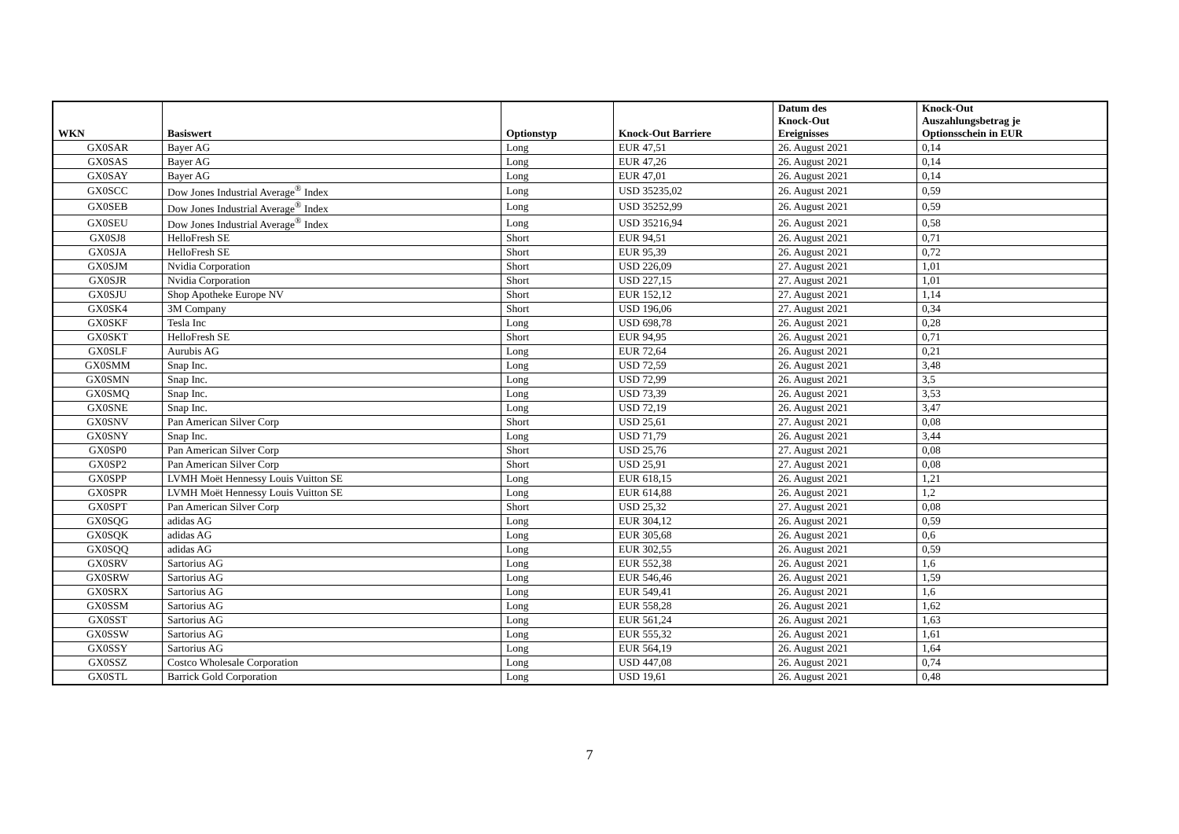| WKN | Basiswert | Optionstyp | Knock-Out Barriere | Datum des Knock-Out Ereignisses | Knock-Out Auszahlungsbetrag je Optionsschein in EUR |
| --- | --- | --- | --- | --- | --- |
| GX0SAR | Bayer AG | Long | EUR 47,51 | 26. August 2021 | 0,14 |
| GX0SAS | Bayer AG | Long | EUR 47,26 | 26. August 2021 | 0,14 |
| GX0SAY | Bayer AG | Long | EUR 47,01 | 26. August 2021 | 0,14 |
| GX0SCC | Dow Jones Industrial Average<sup>®</sup> Index | Long | USD 35235,02 | 26. August 2021 | 0,59 |
| GX0SEB | Dow Jones Industrial Average<sup>®</sup> Index | Long | USD 35252,99 | 26. August 2021 | 0,59 |
| GX0SEU | Dow Jones Industrial Average<sup>®</sup> Index | Long | USD 35216,94 | 26. August 2021 | 0,58 |
| GX0SJ8 | HelloFresh SE | Short | EUR 94,51 | 26. August 2021 | 0,71 |
| GX0SJA | HelloFresh SE | Short | EUR 95,39 | 26. August 2021 | 0,72 |
| GX0SJM | Nvidia Corporation | Short | USD 226,09 | 27. August 2021 | 1,01 |
| GX0SJR | Nvidia Corporation | Short | USD 227,15 | 27. August 2021 | 1,01 |
| GX0SJU | Shop Apotheke Europe NV | Short | EUR 152,12 | 27. August 2021 | 1,14 |
| GX0SK4 | 3M Company | Short | USD 196,06 | 27. August 2021 | 0,34 |
| GX0SKF | Tesla Inc | Long | USD 698,78 | 26. August 2021 | 0,28 |
| GX0SKT | HelloFresh SE | Short | EUR 94,95 | 26. August 2021 | 0,71 |
| GX0SLF | Aurubis AG | Long | EUR 72,64 | 26. August 2021 | 0,21 |
| GX0SMM | Snap Inc. | Long | USD 72,59 | 26. August 2021 | 3,48 |
| GX0SMN | Snap Inc. | Long | USD 72,99 | 26. August 2021 | 3,5 |
| GX0SMQ | Snap Inc. | Long | USD 73,39 | 26. August 2021 | 3,53 |
| GX0SNE | Snap Inc. | Long | USD 72,19 | 26. August 2021 | 3,47 |
| GX0SNV | Pan American Silver Corp | Short | USD 25,61 | 27. August 2021 | 0,08 |
| GX0SNY | Snap Inc. | Long | USD 71,79 | 26. August 2021 | 3,44 |
| GX0SP0 | Pan American Silver Corp | Short | USD 25,76 | 27. August 2021 | 0,08 |
| GX0SP2 | Pan American Silver Corp | Short | USD 25,91 | 27. August 2021 | 0,08 |
| GX0SPP | LVMH Moët Hennessy Louis Vuitton SE | Long | EUR 618,15 | 26. August 2021 | 1,21 |
| GX0SPR | LVMH Moët Hennessy Louis Vuitton SE | Long | EUR 614,88 | 26. August 2021 | 1,2 |
| GX0SPT | Pan American Silver Corp | Short | USD 25,32 | 27. August 2021 | 0,08 |
| GX0SQG | adidas AG | Long | EUR 304,12 | 26. August 2021 | 0,59 |
| GX0SQK | adidas AG | Long | EUR 305,68 | 26. August 2021 | 0,6 |
| GX0SQQ | adidas AG | Long | EUR 302,55 | 26. August 2021 | 0,59 |
| GX0SRV | Sartorius AG | Long | EUR 552,38 | 26. August 2021 | 1,6 |
| GX0SRW | Sartorius AG | Long | EUR 546,46 | 26. August 2021 | 1,59 |
| GX0SRX | Sartorius AG | Long | EUR 549,41 | 26. August 2021 | 1,6 |
| GX0SSM | Sartorius AG | Long | EUR 558,28 | 26. August 2021 | 1,62 |
| GX0SST | Sartorius AG | Long | EUR 561,24 | 26. August 2021 | 1,63 |
| GX0SSW | Sartorius AG | Long | EUR 555,32 | 26. August 2021 | 1,61 |
| GX0SSY | Sartorius AG | Long | EUR 564,19 | 26. August 2021 | 1,64 |
| GX0SSZ | Costco Wholesale Corporation | Long | USD 447,08 | 26. August 2021 | 0,74 |
| GX0STL | Barrick Gold Corporation | Long | USD 19,61 | 26. August 2021 | 0,48 |
7